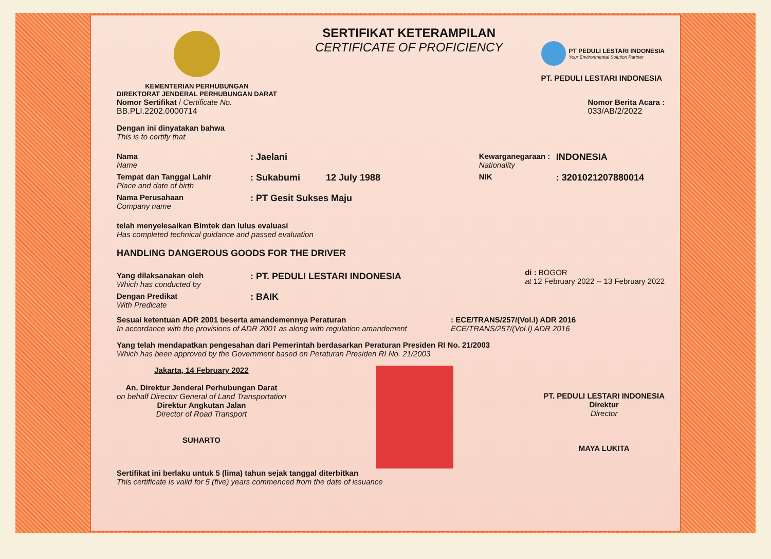KEMENTERIAN PERHUBUNGAN
DIREKTORAT JENDERAL PERHUBUNGAN DARAT
SERTIFIKAT KETERAMPILAN
CERTIFICATE OF PROFICIENCY
PT PEDULI LESTARI INDONESIA
Your Environmental Solution Partner
PT. PEDULI LESTARI INDONESIA
Nomor Sertifikat / Certificate No.
BB.PLI.2202.0000714
Nomor Berita Acara :
033/AB/2/2022
Dengan ini dinyatakan bahwa
This is to certify that
Nama
Name
: Jaelani
Tempat dan Tanggal Lahir
Place and date of birth
: Sukabumi 12 July 1988
Nama Perusahaan
Company name
: PT Gesit Sukses Maju
Kewarganegaraan :
Nationality
INDONESIA
NIK
: 3201021207880014
telah menyelesaikan Bimtek dan lulus evaluasi
Has completed technical guidance and passed evaluation
HANDLING DANGEROUS GOODS FOR THE DRIVER
Yang dilaksanakan oleh
Which has conducted by
: PT. PEDULI LESTARI INDONESIA
Dengan Predikat
With Predicate
: BAIK
di : BOGOR
at 12 February 2022 -- 13 February 2022
Sesuai ketentuan ADR 2001 beserta amandemennya Peraturan
In accordance with the provisions of ADR 2001 as along with regulation amandement
: ECE/TRANS/257/(Vol.I) ADR 2016
ECE/TRANS/257/(Vol.I) ADR 2016
Yang telah mendapatkan pengesahan dari Pemerintah berdasarkan Peraturan Presiden RI No. 21/2003
Which has been approved by the Government based on Peraturan Presiden RI No. 21/2003
Jakarta, 14 February 2022
An. Direktur Jenderal Perhubungan Darat
on behalf Director General of Land Transportation
Direktur Angkutan Jalan
Director of Road Transport
SUHARTO
PT. PEDULI LESTARI INDONESIA
Direktur
Director
MAYA LUKITA
Sertifikat ini berlaku untuk 5 (lima) tahun sejak tanggal diterbitkan
This certificate is valid for 5 (five) years commenced from the date of issuance